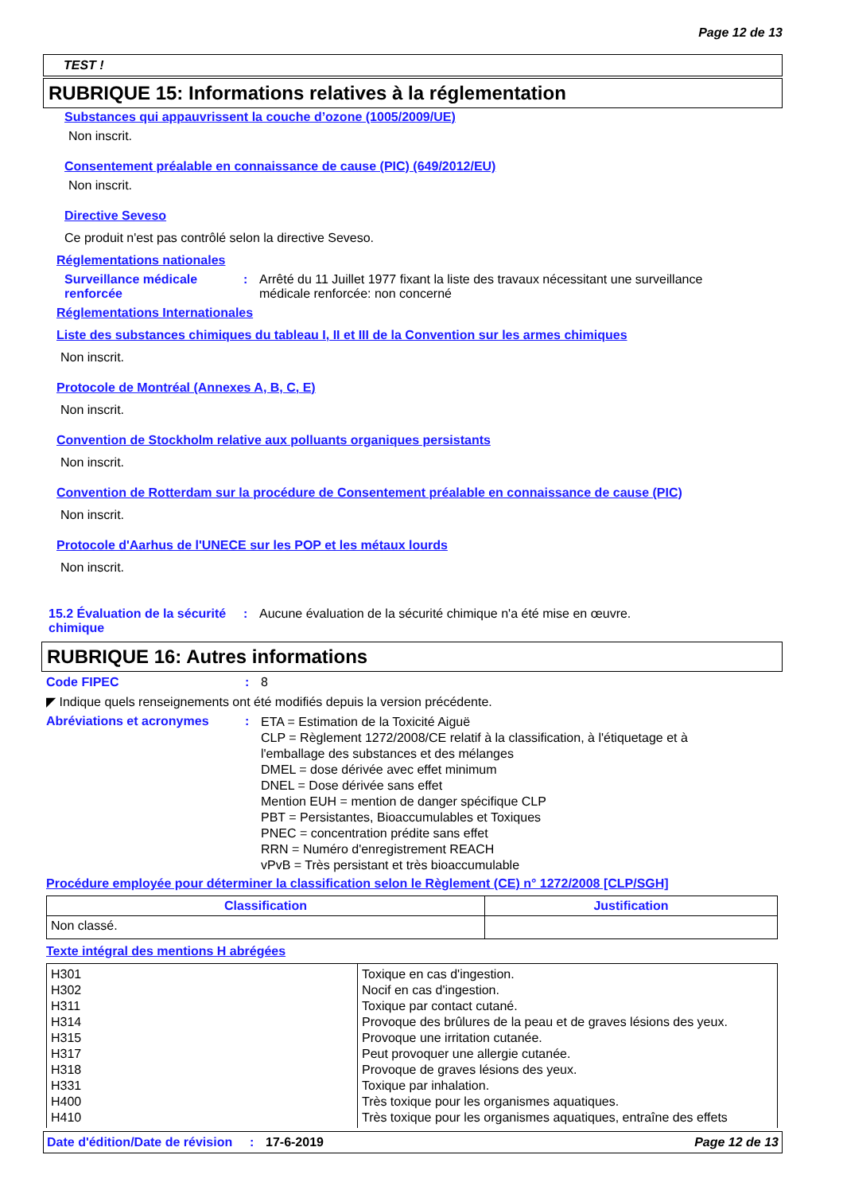Page 12 de 13
TEST !
RUBRIQUE 15: Informations relatives à la réglementation
Substances qui appauvrissent la couche d’ozone (1005/2009/UE)
Non inscrit.
Consentement préalable en connaissance de cause (PIC) (649/2012/EU)
Non inscrit.
Directive Seveso
Ce produit n'est pas contrôlé selon la directive Seveso.
Réglementations nationales
Surveillance médicale renforcée
: Arrêté du 11 Juillet 1977 fixant la liste des travaux nécessitant une surveillance médicale renforcée: non concerné
Réglementations Internationales
Liste des substances chimiques du tableau I, II et III de la Convention sur les armes chimiques
Non inscrit.
Protocole de Montréal (Annexes A, B, C, E)
Non inscrit.
Convention de Stockholm relative aux polluants organiques persistants
Non inscrit.
Convention de Rotterdam sur la procédure de Consentement préalable en connaissance de cause (PIC)
Non inscrit.
Protocole d'Aarhus de l'UNECE sur les POP et les métaux lourds
Non inscrit.
15.2 Évaluation de la sécurité chimique
: Aucune évaluation de la sécurité chimique n'a été mise en œuvre.
RUBRIQUE 16: Autres informations
Code FIPEC : 8
◤ Indique quels renseignements ont été modifiés depuis la version précédente.
Abréviations et acronymes :
ETA = Estimation de la Toxicité Aiguë
CLP = Règlement 1272/2008/CE relatif à la classification, à l'étiquetage et à l'emballage des substances et des mélanges
DMEL = dose dérivée avec effet minimum
DNEL = Dose dérivée sans effet
Mention EUH = mention de danger spécifique CLP
PBT = Persistantes, Bioaccumulables et Toxiques
PNEC = concentration prédite sans effet
RRN = Numéro d'enregistrement REACH
vPvB = Très persistant et très bioaccumulable
Procédure employée pour déterminer la classification selon le Règlement (CE) n° 1272/2008 [CLP/SGH]
| Classification | Justification |
| --- | --- |
| Non classé. | |
Texte intégral des mentions H abrégées
| H301 H302 H311 H314 H315 H317 H318 H331 H400 H410 | Toxique en cas d'ingestion. Nocif en cas d'ingestion. Toxique par contact cutané. Provoque des brûlures de la peau et de graves lésions des yeux. Provoque une irritation cutanée. Peut provoquer une allergie cutanée. Provoque de graves lésions des yeux. Toxique par inhalation. Très toxique pour les organismes aquatiques. Très toxique pour les organismes aquatiques, entraîne des effets |
Date d'édition/Date de révision
: 17-6-2019 Page 12 de 13